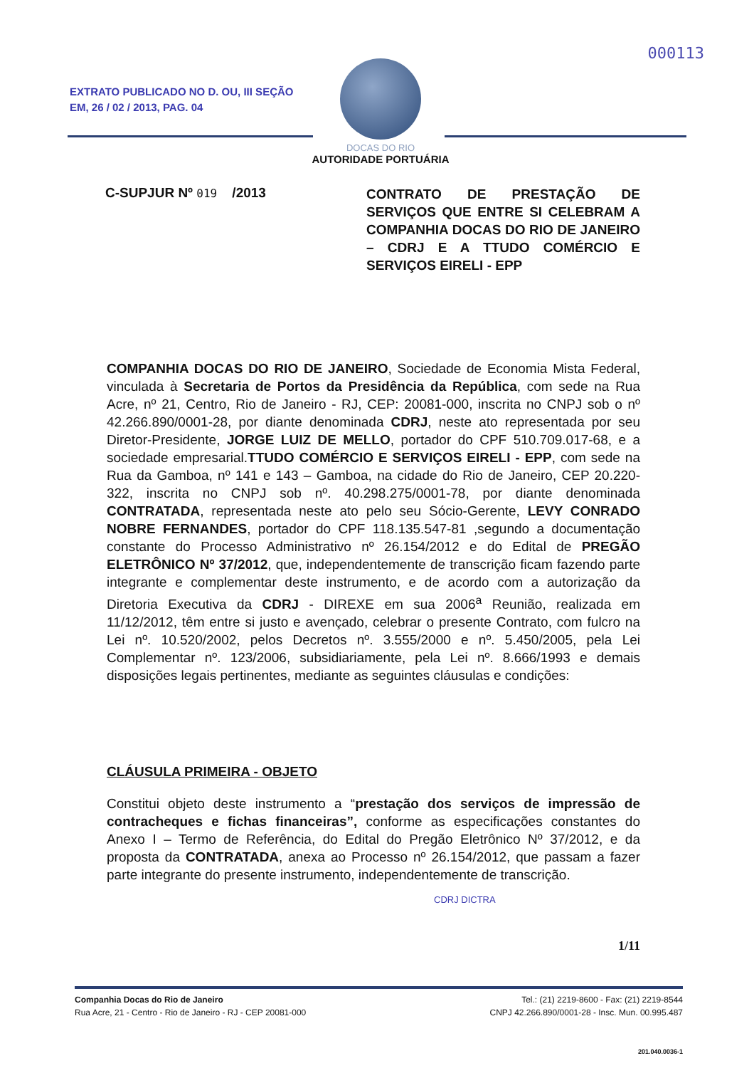000113
EXTRATO PUBLICADO NO D. OU, III SEÇÃO
EM, 26 / 02 / 2013, PAG. 04
DOCAS DO RIO
AUTORIDADE PORTUÁRIA
C-SUPJUR Nº 019 /2013
CONTRATO DE PRESTAÇÃO DE SERVIÇOS QUE ENTRE SI CELEBRAM A COMPANHIA DOCAS DO RIO DE JANEIRO – CDRJ E A TTUDO COMÉRCIO E SERVIÇOS EIRELI - EPP
COMPANHIA DOCAS DO RIO DE JANEIRO, Sociedade de Economia Mista Federal, vinculada à Secretaria de Portos da Presidência da República, com sede na Rua Acre, nº 21, Centro, Rio de Janeiro - RJ, CEP: 20081-000, inscrita no CNPJ sob o nº 42.266.890/0001-28, por diante denominada CDRJ, neste ato representada por seu Diretor-Presidente, JORGE LUIZ DE MELLO, portador do CPF 510.709.017-68, e a sociedade empresarial.TTUDO COMÉRCIO E SERVIÇOS EIRELI - EPP, com sede na Rua da Gamboa, nº 141 e 143 – Gamboa, na cidade do Rio de Janeiro, CEP 20.220-322, inscrita no CNPJ sob nº. 40.298.275/0001-78, por diante denominada CONTRATADA, representada neste ato pelo seu Sócio-Gerente, LEVY CONRADO NOBRE FERNANDES, portador do CPF 118.135.547-81 ,segundo a documentação constante do Processo Administrativo nº 26.154/2012 e do Edital de PREGÃO ELETRÔNICO Nº 37/2012, que, independentemente de transcrição ficam fazendo parte integrante e complementar deste instrumento, e de acordo com a autorização da Diretoria Executiva da CDRJ - DIREXE em sua 2006<sup>a</sup> Reunião, realizada em 11/12/2012, têm entre si justo e avençado, celebrar o presente Contrato, com fulcro na Lei nº. 10.520/2002, pelos Decretos nº. 3.555/2000 e nº. 5.450/2005, pela Lei Complementar nº. 123/2006, subsidiariamente, pela Lei nº. 8.666/1993 e demais disposições legais pertinentes, mediante as seguintes cláusulas e condições:
CLÁUSULA PRIMEIRA - OBJETO
Constitui objeto deste instrumento a “prestação dos serviços de impressão de contracheques e fichas financeiras”, conforme as especificações constantes do Anexo I – Termo de Referência, do Edital do Pregão Eletrônico Nº 37/2012, e da proposta da CONTRATADA, anexa ao Processo nº 26.154/2012, que passam a fazer parte integrante do presente instrumento, independentemente de transcrição.
CDRJ DICTRA
1/11
Companhia Docas do Rio de Janeiro
Rua Acre, 21 - Centro - Rio de Janeiro - RJ - CEP 20081-000
Tel.: (21) 2219-8600 - Fax: (21) 2219-8544
CNPJ 42.266.890/0001-28 - Insc. Mun. 00.995.487
201.040.0036-1